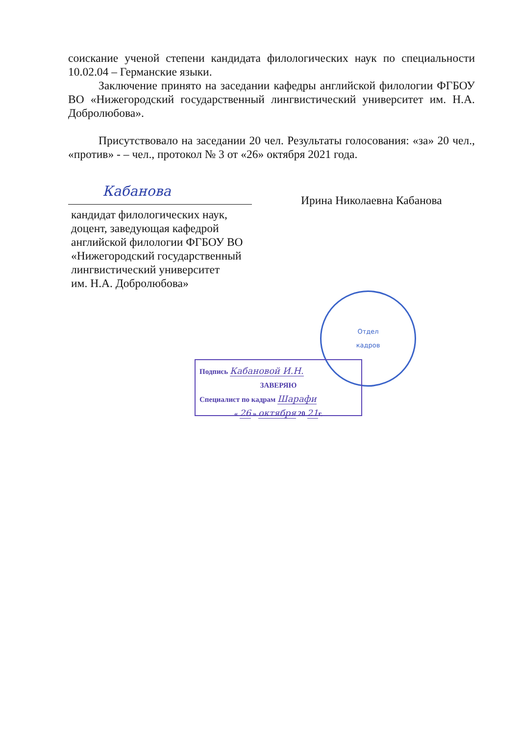Отдел
кадров
соискание ученой степени кандидата филологических наук по специальности 10.02.04 – Германские языки.
Заключение принято на заседании кафедры английской филологии ФГБОУ ВО «Нижегородский государственный лингвистический университет им. Н.А. Добролюбова».
Присутствовало на заседании 20 чел. Результаты голосования: «за» 20 чел., «против» - – чел., протокол № 3 от «26» октября 2021 года.
Кабанова
кандидат филологических наук,
доцент, заведующая кафедрой
английской филологии ФГБОУ ВО
«Нижегородский государственный
лингвистический университет
им. Н.А. Добролюбова»
Ирина Николаевна Кабанова
Подпись Кабановой И.Н.
ЗАВЕРЯЮ
Специалист по кадрам Шарафи
« 26 » октября 20 21г.